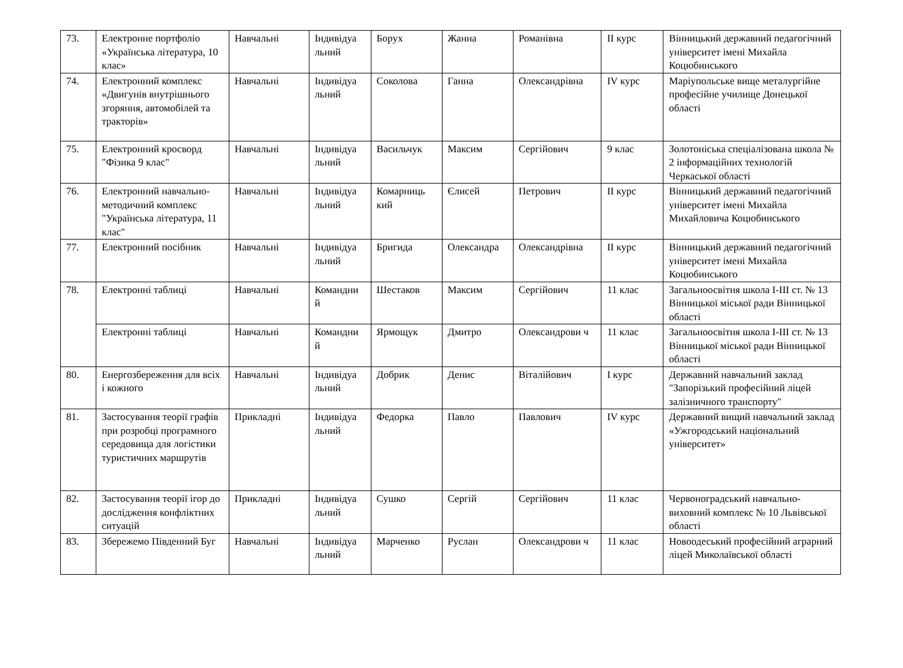| 73. | Електронне портфоліо «Українська література, 10 клас» | Навчальні | Індивідуа льний | Борух | Жанна | Романівна | ІІ курс | Вінницький державний педагогічний університет імені Михайла Коцюбинського |
| 74. | Електронний комплекс «Двигунів внутрішнього згоряння, автомобілей та тракторів» | Навчальні | Індивідуа льний | Соколова | Ганна | Олександрівна | IV курс | Маріупольське вище металургійне професійне училище Донецької області |
| 75. | Електронний кросворд "Фізика 9 клас" | Навчальні | Індивідуа льний | Васильчук | Максим | Сергійович | 9 клас | Золотоніська спеціалізована школа № 2 інформаційних технологій Черкаської області |
| 76. | Електронний навчально-методичний комплекс "Українська література, 11 клас" | Навчальні | Індивідуа льний | Комарниць кий | Єлисей | Петрович | ІІ курс | Вінницький державний педагогічний університет імені Михайла Михайловича Коцюбинського |
| 77. | Електронний посібник | Навчальні | Індивідуа льний | Бригида | Олександра | Олександрівна | ІІ курс | Вінницький державний педагогічний університет імені Михайла Коцюбинського |
| 78. | Електронні таблиці | Навчальні | Командни й | Шестаков | Максим | Сергійович | 11 клас | Загальноосвітня школа І-ІІІ ст. № 13 Вінницької міської ради Вінницької області |
| | Електронні таблиці | Навчальні | Командни й | Ярмощук | Дмитро | Олександрови ч | 11 клас | Загальноосвітня школа І-ІІІ ст. № 13 Вінницької міської ради Вінницької області |
| 80. | Енергозбереження для всіх і кожного | Навчальні | Індивідуа льний | Добрик | Денис | Віталійович | І курс | Державний навчальний заклад "Запорізький професійний ліцей залізничного транспорту" |
| 81. | Застосування теорії графів при розробці програмного середовища для логістики туристичних маршрутів | Прикладні | Індивідуа льний | Федорка | Павло | Павлович | IV курс | Державний вищий навчальний заклад «Ужгородський національний університет» |
| 82. | Застосування теорії ігор до дослідження конфліктних ситуацій | Прикладні | Індивідуа льний | Сушко | Сергій | Сергійович | 11 клас | Червоноградський навчально-виховний комплекс № 10 Львівської області |
| 83. | Збережемо Південний Буг | Навчальні | Індивідуа льний | Марченко | Руслан | Олександрови ч | 11 клас | Новоодеський професійний аграрний ліцей Миколаївської області |